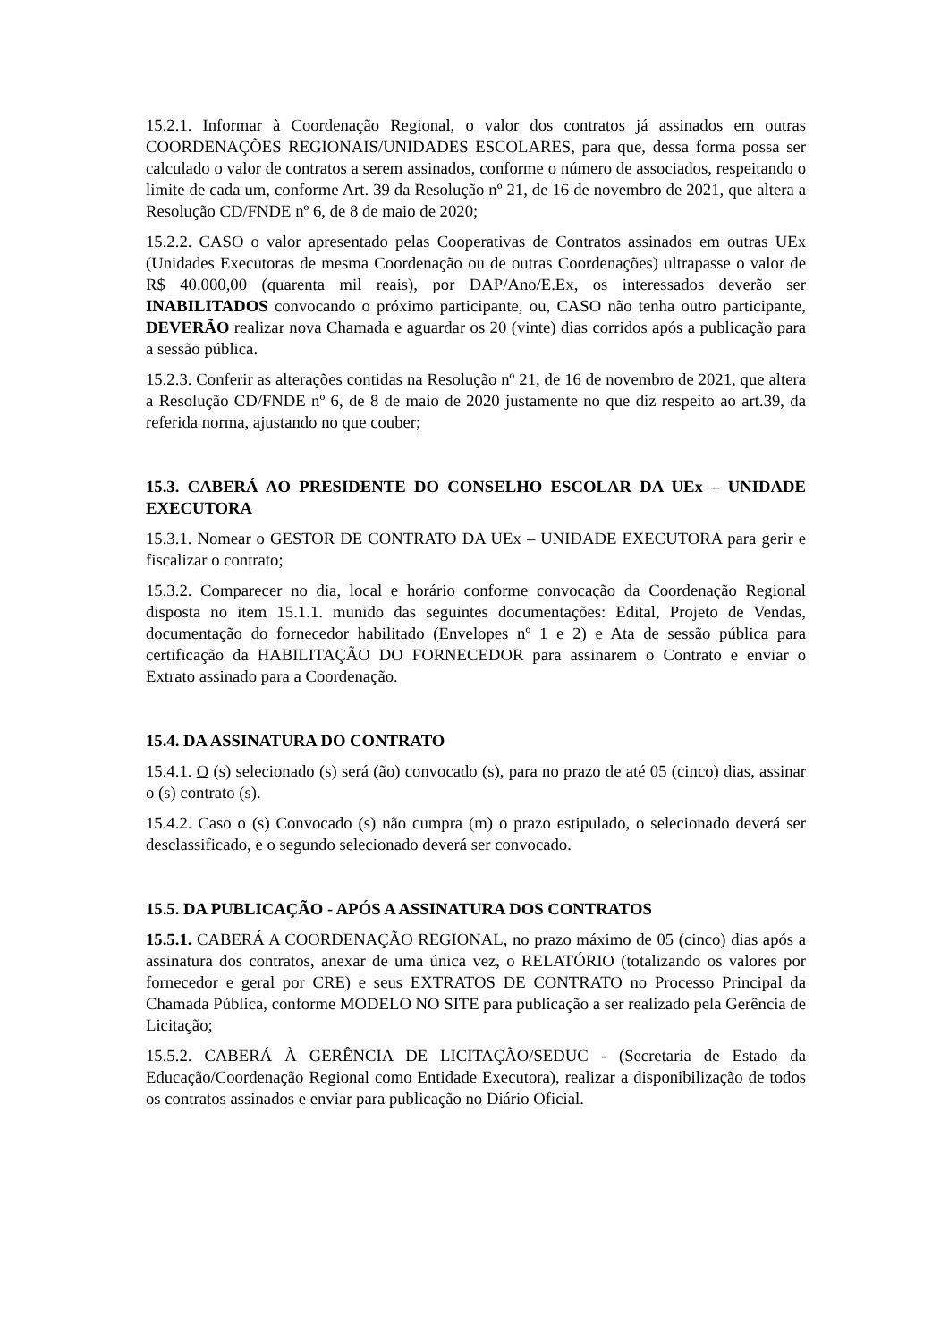15.2.1. Informar à Coordenação Regional, o valor dos contratos já assinados em outras COORDENAÇÕES REGIONAIS/UNIDADES ESCOLARES, para que, dessa forma possa ser calculado o valor de contratos a serem assinados, conforme o número de associados, respeitando o limite de cada um, conforme Art. 39 da Resolução nº 21, de 16 de novembro de 2021, que altera a Resolução CD/FNDE nº 6, de 8 de maio de 2020;
15.2.2. CASO o valor apresentado pelas Cooperativas de Contratos assinados em outras UEx (Unidades Executoras de mesma Coordenação ou de outras Coordenações) ultrapasse o valor de R$ 40.000,00 (quarenta mil reais), por DAP/Ano/E.Ex, os interessados deverão ser INABILITADOS convocando o próximo participante, ou, CASO não tenha outro participante, DEVERÃO realizar nova Chamada e aguardar os 20 (vinte) dias corridos após a publicação para a sessão pública.
15.2.3. Conferir as alterações contidas na Resolução nº 21, de 16 de novembro de 2021, que altera a Resolução CD/FNDE nº 6, de 8 de maio de 2020 justamente no que diz respeito ao art.39, da referida norma, ajustando no que couber;
15.3. CABERÁ AO PRESIDENTE DO CONSELHO ESCOLAR DA UEx – UNIDADE EXECUTORA
15.3.1. Nomear o GESTOR DE CONTRATO DA UEx – UNIDADE EXECUTORA para gerir e fiscalizar o contrato;
15.3.2. Comparecer no dia, local e horário conforme convocação da Coordenação Regional disposta no item 15.1.1. munido das seguintes documentações: Edital, Projeto de Vendas, documentação do fornecedor habilitado (Envelopes nº 1 e 2) e Ata de sessão pública para certificação da HABILITAÇÃO DO FORNECEDOR para assinarem o Contrato e enviar o Extrato assinado para a Coordenação.
15.4. DA ASSINATURA DO CONTRATO
15.4.1. O (s) selecionado (s) será (ão) convocado (s), para no prazo de até 05 (cinco) dias, assinar o (s) contrato (s).
15.4.2. Caso o (s) Convocado (s) não cumpra (m) o prazo estipulado, o selecionado deverá ser desclassificado, e o segundo selecionado deverá ser convocado.
15.5. DA PUBLICAÇÃO - APÓS A ASSINATURA DOS CONTRATOS
15.5.1. CABERÁ A COORDENAÇÃO REGIONAL, no prazo máximo de 05 (cinco) dias após a assinatura dos contratos, anexar de uma única vez, o RELATÓRIO (totalizando os valores por fornecedor e geral por CRE) e seus EXTRATOS DE CONTRATO no Processo Principal da Chamada Pública, conforme MODELO NO SITE para publicação a ser realizado pela Gerência de Licitação;
15.5.2. CABERÁ À GERÊNCIA DE LICITAÇÃO/SEDUC - (Secretaria de Estado da Educação/Coordenação Regional como Entidade Executora), realizar a disponibilização de todos os contratos assinados e enviar para publicação no Diário Oficial.